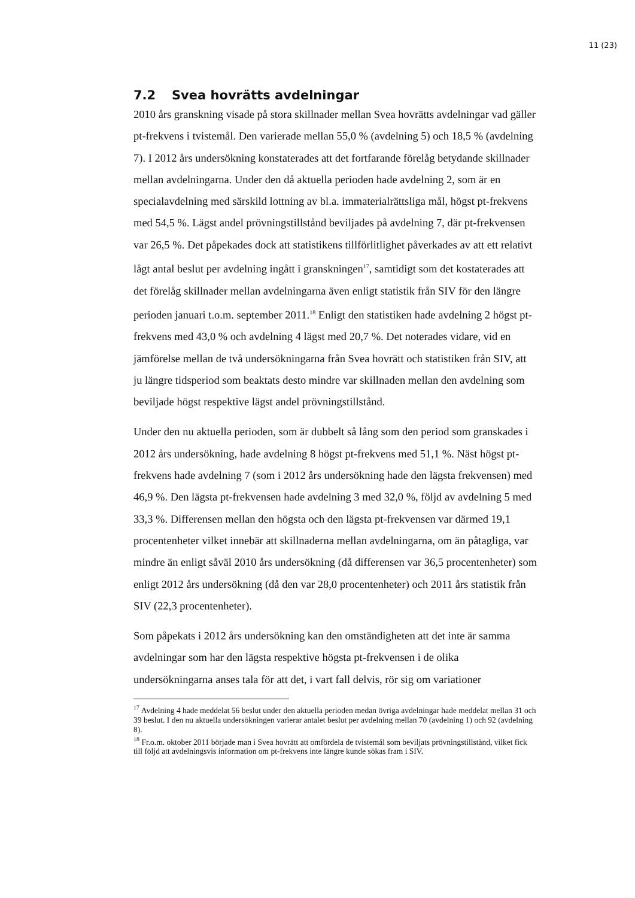11 (23)
7.2 Svea hovrätts avdelningar
2010 års granskning visade på stora skillnader mellan Svea hovrätts avdelningar vad gäller pt-frekvens i tvistemål. Den varierade mellan 55,0 % (avdelning 5) och 18,5 % (avdelning 7). I 2012 års undersökning konstaterades att det fortfarande förelåg betydande skillnader mellan avdelningarna. Under den då aktuella perioden hade avdelning 2, som är en specialavdelning med särskild lottning av bl.a. immaterialrättsliga mål, högst pt-frekvens med 54,5 %. Lägst andel prövningstillstånd beviljades på avdelning 7, där pt-frekvensen var 26,5 %. Det påpekades dock att statistikens tillförlitlighet påverkades av att ett relativt lågt antal beslut per avdelning ingått i granskningen<sup>17</sup>, samtidigt som det kostaterades att det förelåg skillnader mellan avdelningarna även enligt statistik från SIV för den längre perioden januari t.o.m. september 2011.<sup>18</sup> Enligt den statistiken hade avdelning 2 högst pt-frekvens med 43,0 % och avdelning 4 lägst med 20,7 %. Det noterades vidare, vid en jämförelse mellan de två undersökningarna från Svea hovrätt och statistiken från SIV, att ju längre tidsperiod som beaktats desto mindre var skillnaden mellan den avdelning som beviljade högst respektive lägst andel prövningstillstånd.
Under den nu aktuella perioden, som är dubbelt så lång som den period som granskades i 2012 års undersökning, hade avdelning 8 högst pt-frekvens med 51,1 %. Näst högst pt-frekvens hade avdelning 7 (som i 2012 års undersökning hade den lägsta frekvensen) med 46,9 %. Den lägsta pt-frekvensen hade avdelning 3 med 32,0 %, följd av avdelning 5 med 33,3 %. Differensen mellan den högsta och den lägsta pt-frekvensen var därmed 19,1 procentenheter vilket innebär att skillnaderna mellan avdelningarna, om än påtagliga, var mindre än enligt såväl 2010 års undersökning (då differensen var 36,5 procentenheter) som enligt 2012 års undersökning (då den var 28,0 procentenheter) och 2011 års statistik från SIV (22,3 procentenheter).
Som påpekats i 2012 års undersökning kan den omständigheten att det inte är samma avdelningar som har den lägsta respektive högsta pt-frekvensen i de olika undersökningarna anses tala för att det, i vart fall delvis, rör sig om variationer
<sup>17</sup> Avdelning 4 hade meddelat 56 beslut under den aktuella perioden medan övriga avdelningar hade meddelat mellan 31 och 39 beslut. I den nu aktuella undersökningen varierar antalet beslut per avdelning mellan 70 (avdelning 1) och 92 (avdelning 8).
<sup>18</sup> Fr.o.m. oktober 2011 började man i Svea hovrätt att omfördela de tvistemål som beviljats prövningstillstånd, vilket fick till följd att avdelningsvis information om pt-frekvens inte längre kunde sökas fram i SIV.